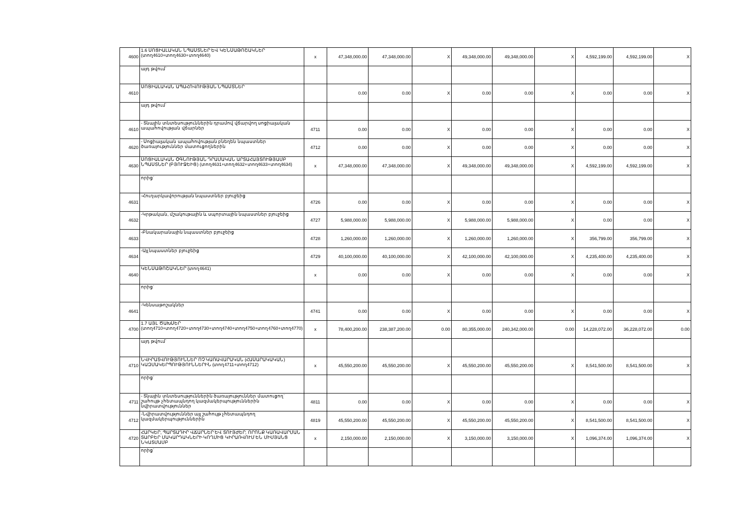| 4600 | 1.6 ՍՈՑԻԱԼԱԿԱՆ ՆՊԱՍՏՆԵՐ ԵՎ ԿԵՆՍԱԹՈՇԱԿՆԵՐ (տող4610+տող4630+տող4640) | x | 47,348,000.00 | 47,348,000.00 | X | 49,348,000.00 | 49,348,000.00 | X | 4,592,199.00 | 4,592,199.00 | X |
| | այդ թվում` | | | | | | | | | | |
| 4610 | ՍՈՑԻԱԼԱԿԱՆ ԱՊԱՀՈՎՈՒԹՅԱՆ ՆՊԱՍՏՆԵՐ | | 0.00 | 0.00 | X | 0.00 | 0.00 | X | 0.00 | 0.00 | X |
| | այդ թվում` | | | | | | | | | | |
| 4610 | - Տնային տնտեսություններին դրամով վճարվող սոցիալական ապահովության վճարներ | 4711 | 0.00 | 0.00 | X | 0.00 | 0.00 | X | 0.00 | 0.00 | X |
| 4620 | - Սոցիալական ապահովության բնեղեն նպաստներ ծառայություններ մատուցողներին | 4712 | 0.00 | 0.00 | X | 0.00 | 0.00 | X | 0.00 | 0.00 | X |
| 4630 | ՍՈՑԻԱԼԱԿԱՆ ՕԳՆՈՒԹՅԱՆ ԴՐԱՄԱԿԱՆ ԱՐՏԱՀԱՅՏՈՒԹՅԱՄԲ ՆՊԱՍՏՆԵՐ (ԲՅՈՒՋԵԻՑ) (տող4631+տող4632+տող4633+տող4634) | x | 47,348,000.00 | 47,348,000.00 | X | 49,348,000.00 | 49,348,000.00 | X | 4,592,199.00 | 4,592,199.00 | X |
| | որից` | | | | | | | | | | |
| 4631 | -Հուղարկավորության նպաստներ բյուջեից | 4726 | 0.00 | 0.00 | X | 0.00 | 0.00 | X | 0.00 | 0.00 | X |
| 4632 | -Կրթական, մշակութային և սպորտային նպաստներ բյուջեից | 4727 | 5,988,000.00 | 5,988,000.00 | X | 5,988,000.00 | 5,988,000.00 | X | 0.00 | 0.00 | X |
| 4633 | -Բնակարանային նպաստներ բյուջեից | 4728 | 1,260,000.00 | 1,260,000.00 | X | 1,260,000.00 | 1,260,000.00 | X | 356,799.00 | 356,799.00 | X |
| 4634 | -Այլ նպաստներ բյուջեից | 4729 | 40,100,000.00 | 40,100,000.00 | X | 42,100,000.00 | 42,100,000.00 | X | 4,235,400.00 | 4,235,400.00 | X |
| 4640 | ԿԵՆՍԱԹՈՇԱԿՆԵՐ (տող4641) | x | 0.00 | 0.00 | X | 0.00 | 0.00 | X | 0.00 | 0.00 | X |
| | որից` | | | | | | | | | | |
| 4641 | -Կենսաթոշակներ | 4741 | 0.00 | 0.00 | X | 0.00 | 0.00 | X | 0.00 | 0.00 | X |
| 4700 | 1.7 ԱՅԼ ԾԱԽՍԵՐ (տող4710+տող4720+տող4730+տող4740+տող4750+տող4760+տող4770) | x | 78,400,200.00 | 238,387,200.00 | 0.00 | 80,355,000.00 | 240,342,000.00 | 0.00 | 14,228,072.00 | 36,228,072.00 | 0.00 |
| | այդ թվում` | | | | | | | | | | |
| 4710 | ՆՎԻՐԱՏՎՈՒԹՅՈՒՆՆԵՐ ՈՉ ԿԱՌԱՎԱՐԱԿԱՆ (ՀԱՍԱՐԱԿԱԿԱՆ) ԿԱԶՄԱԿԵՐՊՈՒԹՅՈՒՆՆԵՐԻՆ (տող4711+տող4712) | x | 45,550,200.00 | 45,550,200.00 | X | 45,550,200.00 | 45,550,200.00 | X | 8,541,500.00 | 8,541,500.00 | X |
| | որից` | | | | | | | | | | |
| 4711 | - Տնային տնտեսություններին ծառայություններ մատուցող` շահույթ չհետապնդող կազմակերպություններին նվիրատվություններ | 4811 | 0.00 | 0.00 | X | 0.00 | 0.00 | X | 0.00 | 0.00 | X |
| 4712 | -Նվիրատվություններ այլ շահույթ չհետապնդող կազմակերպություններին | 4819 | 45,550,200.00 | 45,550,200.00 | X | 45,550,200.00 | 45,550,200.00 | X | 8,541,500.00 | 8,541,500.00 | X |
| 4720 | ՀԱՐԿԵՐ, ՊԱՐՏԱԴԻՐ ՎՃԱՐՆԵՐ ԵՎ ՏՈՒՅԺԵՐ, ՈՐՈՆՔ ԿԱՌԱՎԱՐՄԱՆ ՏԱՐԲԵՐ ՄԱԿԱՐԴԱԿՆԵՐԻ ԿՈՂՄԻՑ ԿԻՐԱՌՎՈՒՄ ԵՆ ՄԻՄՅԱՆՑ ՆԿԱՏՄԱՄԲ | x | 2,150,000.00 | 2,150,000.00 | X | 3,150,000.00 | 3,150,000.00 | X | 1,096,374.00 | 1,096,374.00 | X |
| | որից` | | | | | | | | | | |